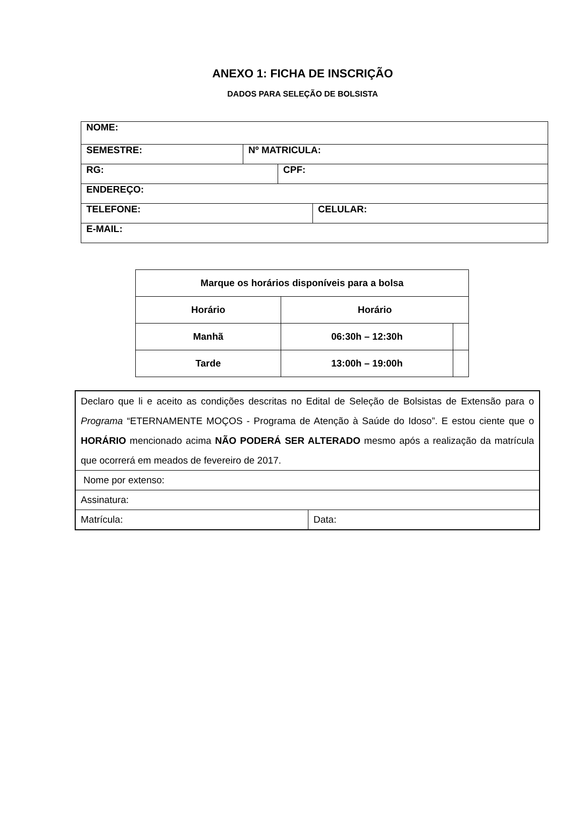ANEXO 1: FICHA DE INSCRIÇÃO
DADOS PARA SELEÇÃO DE BOLSISTA
| NOME: | | | |
| SEMESTRE: | Nº MATRICULA: | | |
| RG: | | CPF: | |
| ENDEREÇO: | | | |
| TELEFONE: | | | CELULAR: |
| E-MAIL: | | | |
| Marque os horários disponíveis para a bolsa | | |
| --- | --- | --- |
| Horário | Horário | |
| Manhã | 06:30h – 12:30h | |
| Tarde | 13:00h – 19:00h | |
| Declaro que li e aceito as condições descritas no Edital de Seleção de Bolsistas de Extensão para o Programa “ETERNAMENTE MOÇOS - Programa de Atenção à Saúde do Idoso”. E estou ciente que o HORÁRIO mencionado acima NÃO PODERÁ SER ALTERADO mesmo após a realização da matrícula que ocorrerá em meados de fevereiro de 2017. | |
| Nome por extenso: | |
| Assinatura: | |
| Matrícula: | Data: |